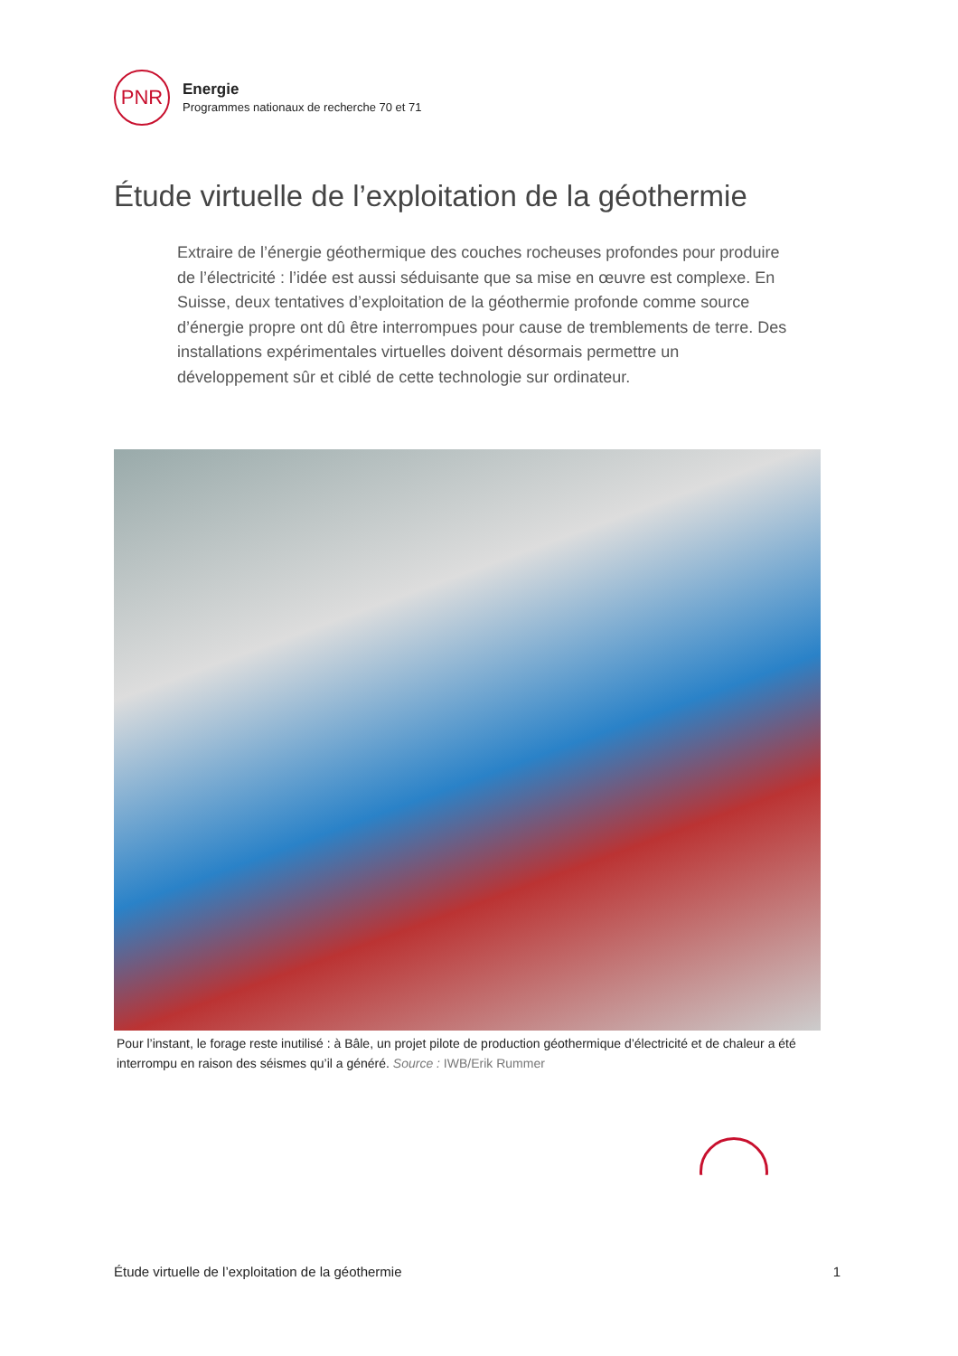PNR
Energie
Programmes nationaux de recherche 70 et 71
Étude virtuelle de l’exploitation de la géothermie
Extraire de l’énergie géothermique des couches rocheuses profondes pour produire de l’électricité : l’idée est aussi séduisante que sa mise en œuvre est complexe. En Suisse, deux tentatives d’exploitation de la géothermie profonde comme source d’énergie propre ont dû être interrompues pour cause de tremblements de terre. Des installations expérimentales virtuelles doivent désormais permettre un développement sûr et ciblé de cette technologie sur ordinateur.
Pour l’instant, le forage reste inutilisé : à Bâle, un projet pilote de production géothermique d’électricité et de chaleur a été interrompu en raison des séismes qu’il a généré. Source : IWB/Erik Rummer
Étude virtuelle de l’exploitation de la géothermie 1